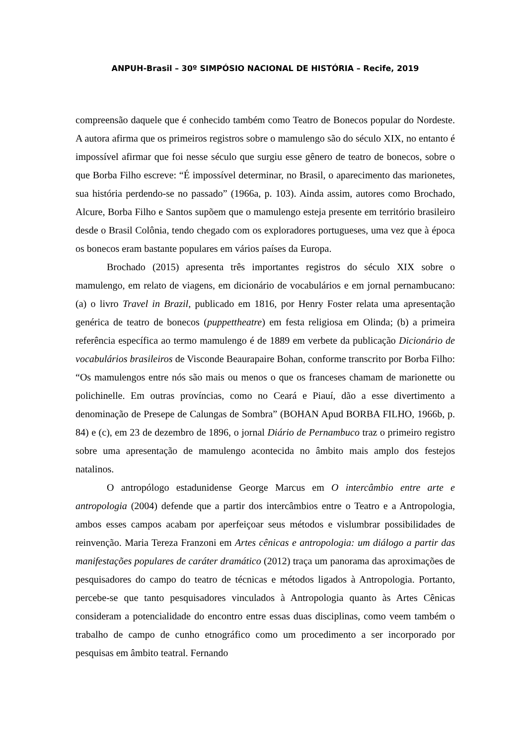ANPUH-Brasil – 30º SIMPÓSIO NACIONAL DE HISTÓRIA – Recife, 2019
compreensão daquele que é conhecido também como Teatro de Bonecos popular do Nordeste. A autora afirma que os primeiros registros sobre o mamulengo são do século XIX, no entanto é impossível afirmar que foi nesse século que surgiu esse gênero de teatro de bonecos, sobre o que Borba Filho escreve: “É impossível determinar, no Brasil, o aparecimento das marionetes, sua história perdendo-se no passado” (1966a, p. 103). Ainda assim, autores como Brochado, Alcure, Borba Filho e Santos supõem que o mamulengo esteja presente em território brasileiro desde o Brasil Colônia, tendo chegado com os exploradores portugueses, uma vez que à época os bonecos eram bastante populares em vários países da Europa.
Brochado (2015) apresenta três importantes registros do século XIX sobre o mamulengo, em relato de viagens, em dicionário de vocabulários e em jornal pernambucano: (a) o livro Travel in Brazil, publicado em 1816, por Henry Foster relata uma apresentação genérica de teatro de bonecos (puppettheatre) em festa religiosa em Olinda; (b) a primeira referência específica ao termo mamulengo é de 1889 em verbete da publicação Dicionário de vocabulários brasileiros de Visconde Beaurapaire Bohan, conforme transcrito por Borba Filho: “Os mamulengos entre nós são mais ou menos o que os franceses chamam de marionette ou polichinelle. Em outras províncias, como no Ceará e Piauí, dão a esse divertimento a denominação de Presepe de Calungas de Sombra” (BOHAN Apud BORBA FILHO, 1966b, p. 84) e (c), em 23 de dezembro de 1896, o jornal Diário de Pernambuco traz o primeiro registro sobre uma apresentação de mamulengo acontecida no âmbito mais amplo dos festejos natalinos.
O antropólogo estadunidense George Marcus em O intercâmbio entre arte e antropologia (2004) defende que a partir dos intercâmbios entre o Teatro e a Antropologia, ambos esses campos acabam por aperfeiçoar seus métodos e vislumbrar possibilidades de reinvenção. Maria Tereza Franzoni em Artes cênicas e antropologia: um diálogo a partir das manifestações populares de caráter dramático (2012) traça um panorama das aproximações de pesquisadores do campo do teatro de técnicas e métodos ligados à Antropologia. Portanto, percebe-se que tanto pesquisadores vinculados à Antropologia quanto às Artes Cênicas consideram a potencialidade do encontro entre essas duas disciplinas, como veem também o trabalho de campo de cunho etnográfico como um procedimento a ser incorporado por pesquisas em âmbito teatral. Fernando